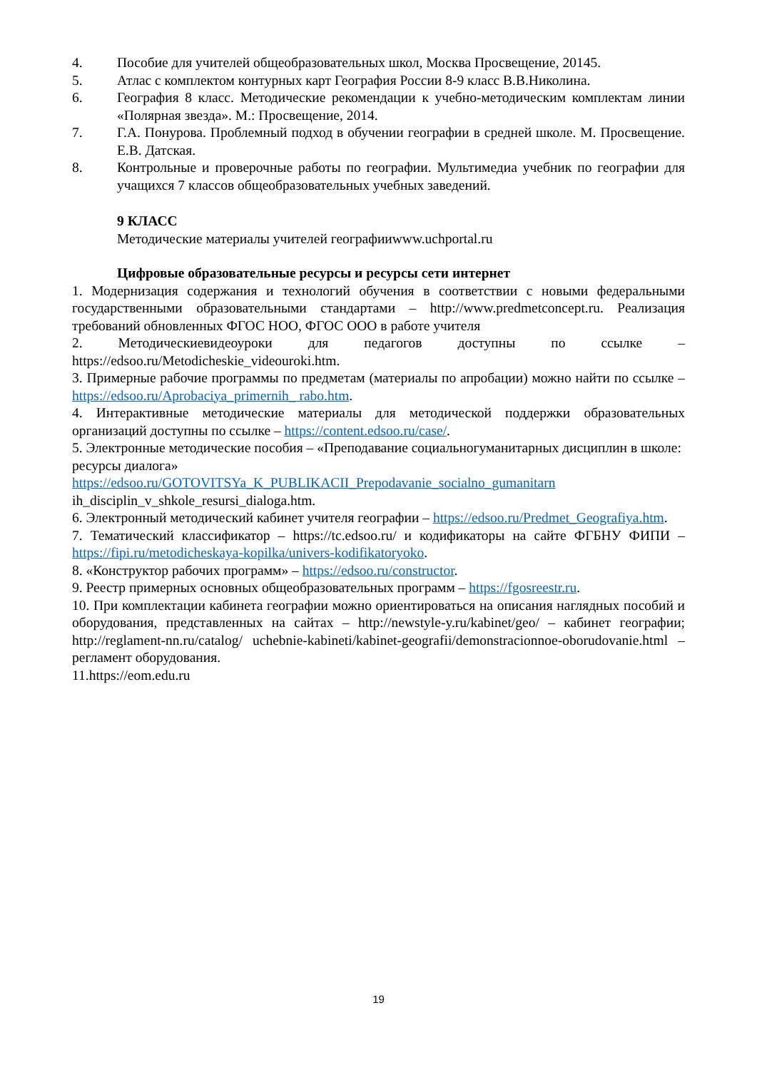4. Пособие для учителей общеобразовательных школ, Москва Просвещение, 20145.
5. Атлас с комплектом контурных карт География России 8-9 класс В.В.Николина.
6. География 8 класс. Методические рекомендации к учебно-методическим комплектам линии «Полярная звезда». М.: Просвещение, 2014.
7. Г.А. Понурова. Проблемный подход в обучении географии в средней школе. М. Просвещение. Е.В. Датская.
8. Контрольные и проверочные работы по географии. Мультимедиа учебник по географии для учащихся 7 классов общеобразовательных учебных заведений.
9 КЛАСС
Методические материалы учителей географииwww.uchportal.ru
Цифровые образовательные ресурсы и ресурсы сети интернет
1. Модернизация содержания и технологий обучения в соответствии с новыми федеральными государственными образовательными стандартами – http://www.predmetconcept.ru. Реализация требований обновленных ФГОС НОО, ФГОС ООО в работе учителя
2. Методическиевидеоуроки для педагогов доступны по ссылке – https://edsoo.ru/Metodicheskie_videouroki.htm.
3. Примерные рабочие программы по предметам (материалы по апробации) можно найти по ссылке – https://edsoo.ru/Aprobaciya_primernih_ rabo.htm.
4. Интерактивные методические материалы для методической поддержки образовательных организаций доступны по ссылке – https://content.edsoo.ru/case/.
5. Электронные методические пособия – «Преподавание социальногуманитарных дисциплин в школе: ресурсы диалога»
https://edsoo.ru/GOTOVITSYa_K_PUBLIKACII_Prepodavanie_socialno_gumanitarn
ih_disciplin_v_shkole_resursi_dialoga.htm.
6. Электронный методический кабинет учителя географии – https://edsoo.ru/Predmet_Geografiya.htm.
7. Тематический классификатор – https://tc.edsoo.ru/ и кодификаторы на сайте ФГБНУ ФИПИ – https://fipi.ru/metodicheskaya-kopilka/univers-kodifikatoryoko.
8. «Конструктор рабочих программ» – https://edsoo.ru/constructor.
9. Реестр примерных основных общеобразовательных программ – https://fgosreestr.ru.
10. При комплектации кабинета географии можно ориентироваться на описания наглядных пособий и оборудования, представленных на сайтах – http://newstyle-y.ru/kabinet/geo/ – кабинет географии; http://reglament-nn.ru/catalog/ uchebnie-kabineti/kabinet-geografii/demonstracionnoe-oborudovanie.html – регламент оборудования.
11.https://eom.edu.ru
19